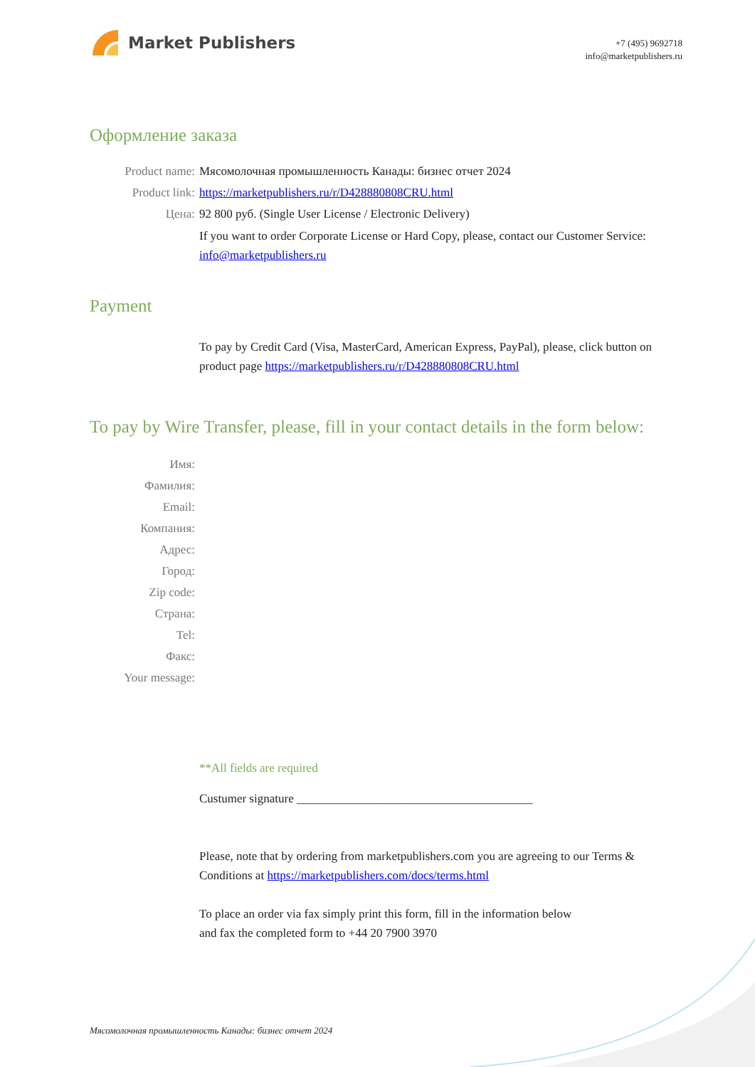Market Publishers
+7 (495) 9692718
info@marketpublishers.ru
Оформление заказа
Product name: Мясомолочная промышленность Канады: бизнес отчет 2024
Product link: https://marketpublishers.ru/r/D428880808CRU.html
Цена: 92 800 руб. (Single User License / Electronic Delivery)
If you want to order Corporate License or Hard Copy, please, contact our Customer Service:
info@marketpublishers.ru
Payment
To pay by Credit Card (Visa, MasterCard, American Express, PayPal), please, click button on product page https://marketpublishers.ru/r/D428880808CRU.html
To pay by Wire Transfer, please, fill in your contact details in the form below:
Имя:
Фамилия:
Email:
Компания:
Адрес:
Город:
Zip code:
Страна:
Tel:
Факс:
Your message:
**All fields are required
Custumer signature _______________________________________
Please, note that by ordering from marketpublishers.com you are agreeing to our Terms & Conditions at https://marketpublishers.com/docs/terms.html
To place an order via fax simply print this form, fill in the information below
and fax the completed form to +44 20 7900 3970
Мясомолочная промышленность Канады: бизнес отчет 2024